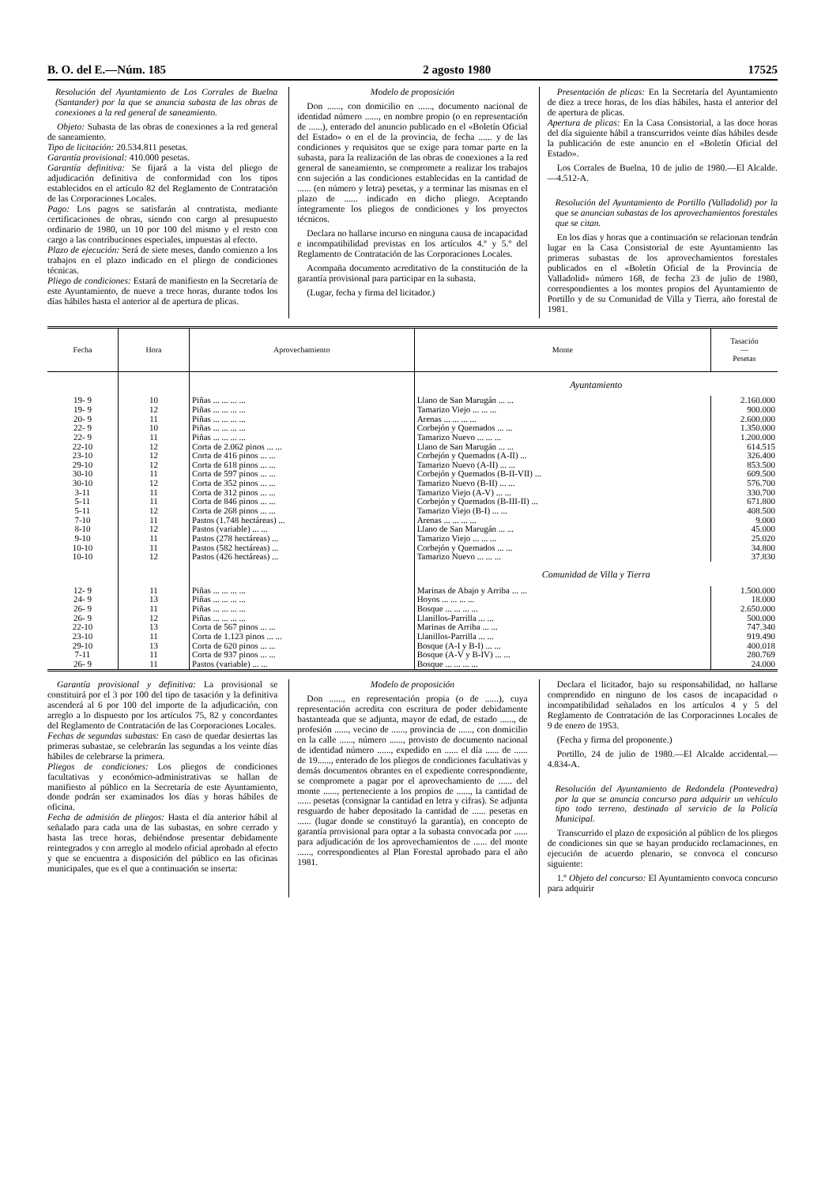B. O. del E.—Núm. 185 2 agosto 1980 17525
Resolución del Ayuntamiento de Los Corrales de Buelna (Santander) por la que se anuncia subasta de las obras de conexiones a la red general de saneamiento.
Objeto: Subasta de las obras de conexiones a la red general de saneamiento.
Tipo de licitación: 20.534.811 pesetas.
Garantía provisional: 410.000 pesetas.
Garantía definitiva: Se fijará a la vista del pliego de adjudicación definitiva de conformidad con los tipos establecidos en el artículo 82 del Reglamento de Contratación de las Corporaciones Locales.
Pago: Los pagos se satisfarán al contratista, mediante certificaciones de obras, siendo con cargo al presupuesto ordinario de 1980, un 10 por 100 del mismo y el resto con cargo a las contribuciones especiales, impuestas al efecto.
Plazo de ejecución: Será de siete meses, dando comienzo a los trabajos en el plazo indicado en el pliego de condiciones técnicas.
Pliego de condiciones: Estará de manifiesto en la Secretaría de este Ayuntamiento, de nueve a trece horas, durante todos los días hábiles hasta el anterior al de apertura de plicas.
Modelo de proposición
Don ......, con domicilio en ......, documento nacional de identidad número ......, en nombre propio (o en representación de ......), enterado del anuncio publicado en el «Boletín Oficial del Estado» o en el de la provincia, de fecha ...... y de las condiciones y requisitos que se exige para tomar parte en la subasta, para la realización de las obras de conexiones a la red general de saneamiento, se compromete a realizar los trabajos con sujeción a las condiciones establecidas en la cantidad de ...... (en número y letra) pesetas, y a terminar las mismas en el plazo de ...... indicado en dicho pliego. Aceptando íntegramente los pliegos de condiciones y los proyectos técnicos.
Declara no hallarse incurso en ninguna causa de incapacidad e incompatibilidad previstas en los artículos 4.º y 5.º del Reglamento de Contratación de las Corporaciones Locales.
Acompaña documento acreditativo de la constitución de la garantía provisional para participar en la subasta.
(Lugar, fecha y firma del licitador.)
Presentación de plicas: En la Secretaría del Ayuntamiento de diez a trece horas, de los días hábiles, hasta el anterior del de apertura de plicas.
Apertura de plicas: En la Casa Consistorial, a las doce horas del día siguiente hábil a transcurridos veinte días hábiles desde la publicación de este anuncio en el «Boletín Oficial del Estado».
Los Corrales de Buelna, 10 de julio de 1980.—El Alcalde.—4.512-A.
Resolución del Ayuntamiento de Portillo (Valladolid) por la que se anuncian subastas de los aprovechamientos forestales que se citan.
En los días y horas que a continuación se relacionan tendrán lugar en la Casa Consistorial de este Ayuntamiento las primeras subastas de los aprovechamientos forestales publicados en el «Boletín Oficial de la Provincia de Valladolid» número 168, de fecha 23 de julio de 1980, correspondientes a los montes propios del Ayuntamiento de Portillo y de su Comunidad de Villa y Tierra, año forestal de 1981.
| Fecha | Hora | Aprovechamiento | Monte | Tasación — Pesetas |
| --- | --- | --- | --- | --- |
| | | | Ayuntamiento | |
| 19- 9 | 10 | Piñas ... ... ... ... | Llano de San Marugán ... ... | 2.160.000 |
| 19- 9 | 12 | Piñas ... ... ... ... | Tamarizo Viejo ... ... ... | 900.000 |
| 20- 9 | 11 | Piñas ... ... ... ... | Arenas ... ... ... ... | 2.600.000 |
| 22- 9 | 10 | Piñas ... ... ... ... | Corbejón y Quemados ... ... | 1.350.000 |
| 22- 9 | 11 | Piñas ... ... ... ... | Tamarizo Nuevo ... ... ... | 1.200.000 |
| 22-10 | 12 | Corta de 2.062 pinos ... ... | Llano de San Marugán ... ... | 614.515 |
| 23-10 | 12 | Corta de 416 pinos ... ... | Corbejón y Quemados (A-II) ... | 326.400 |
| 29-10 | 12 | Corta de 618 pinos ... ... | Tamarizo Nuevo (A-II) ... ... | 853.500 |
| 30-10 | 11 | Corta de 597 pinos ... ... | Corbejón y Quemados (B-II-VII) ... | 609.500 |
| 30-10 | 12 | Corta de 352 pinos ... ... | Tamarizo Nuevo (B-II) ... ... | 576.700 |
| 3-11 | 11 | Corta de 312 pinos ... ... | Tamarizo Viejo (A-V) ... ... | 330.700 |
| 5-11 | 11 | Corta de 846 pinos ... ... | Corbejón y Quemados (B-III-II) ... | 671.800 |
| 5-11 | 12 | Corta de 268 pinos ... ... | Tamarizo Viejo (B-I) ... ... | 408.500 |
| 7-10 | 11 | Pastos (1.748 hectáreas) ... | Arenas ... ... ... ... | 9.000 |
| 8-10 | 12 | Pastos (variable) ... ... | Llano de San Marugán ... ... | 45.000 |
| 9-10 | 11 | Pastos (278 hectáreas) ... | Tamarizo Viejo ... ... ... | 25.020 |
| 10-10 | 11 | Pastos (582 hectáreas) ... | Corbejón y Quemados ... ... | 34.800 |
| 10-10 | 12 | Pastos (426 hectáreas) ... | Tamarizo Nuevo ... ... ... | 37.830 |
| | | | Comunidad de Villa y Tierra | |
| 12- 9 | 11 | Piñas ... ... ... ... | Marinas de Abajo y Arriba ... ... | 1.500.000 |
| 24- 9 | 13 | Piñas ... ... ... ... | Hoyos ... ... ... ... | 18.000 |
| 26- 9 | 11 | Piñas ... ... ... ... | Bosque ... ... ... ... | 2.650.000 |
| 26- 9 | 12 | Piñas ... ... ... ... | Llanillos-Parrilla ... ... | 500.000 |
| 22-10 | 13 | Corta de 567 pinos ... ... | Marinas de Arriba ... ... | 747.340 |
| 23-10 | 11 | Corta de 1.123 pinos ... ... | Llanillos-Parrilla ... ... | 919.490 |
| 29-10 | 13 | Corta de 620 pinos ... ... | Bosque (A-I y B-I) ... ... | 400.018 |
| 7-11 | 11 | Corta de 937 pinos ... ... | Bosque (A-V y B-IV) ... ... | 280.769 |
| 26- 9 | 11 | Pastos (variable) ... ... | Bosque ... ... ... ... | 24.000 |
Garantía provisional y definitiva: La provisional se constituirá por el 3 por 100 del tipo de tasación y la definitiva ascenderá al 6 por 100 del importe de la adjudicación, con arreglo a lo dispuesto por los artículos 75, 82 y concordantes del Reglamento de Contratación de las Corporaciones Locales.
Fechas de segundas subastas: En caso de quedar desiertas las primeras subastae, se celebrarán las segundas a los veinte días hábiles de celebrarse la primera.
Pliegos de condiciones: Los pliegos de condiciones facultativas y económico-administrativas se hallan de manifiesto al público en la Secretaría de este Ayuntamiento, donde podrán ser examinados los días y horas hábiles de oficina.
Fecha de admisión de pliegos: Hasta el día anterior hábil al señalado para cada una de las subastas, en sobre cerrado y hasta las trece horas, debiéndose presentar debidamente reintegrados y con arreglo al modelo oficial aprobado al efecto y que se encuentra a disposición del público en las oficinas municipales, que es el que a continuación se inserta:
Modelo de proposición
Don ......, en representación propia (o de ......), cuya representación acredita con escritura de poder debidamente bastanteada que se adjunta, mayor de edad, de estado ......, de profesión ......, vecino de ......, provincia de ......, con domicilio en la calle ......, número ......, provisto de documento nacional de identidad número ......, expedido en ...... el día ...... de ...... de 19......, enterado de los pliegos de condiciones facultativas y demás documentos obrantes en el expediente correspondiente, se compromete a pagar por el aprovechamiento de ...... del monte ......, perteneciente a los propios de ......, la cantidad de ...... pesetas (consignar la cantidad en letra y cifras). Se adjunta resguardo de haber depositado la cantidad de ...... pesetas en ...... (lugar donde se constituyó la garantía), en concepto de garantía provisional para optar a la subasta convocada por ...... para adjudicación de los aprovechamientos de ...... del monte ......, correspondientes al Plan Forestal aprobado para el año 1981.
Declara el licitador, bajo su responsabilidad, no hallarse comprendido en ninguno de los casos de incapacidad o incompatibilidad señalados en los artículos 4 y 5 del Reglamento de Contratación de las Corporaciones Locales de 9 de enero de 1953.
(Fecha y firma del proponente.)
Portillo, 24 de julio de 1980.—El Alcalde accidental.—4.834-A.
Resolución del Ayuntamiento de Redondela (Pontevedra) por la que se anuncia concurso para adquirir un vehículo tipo todo terreno, destinado al servicio de la Policía Municipal.
Transcurrido el plazo de exposición al público de los pliegos de condiciones sin que se hayan producido reclamaciones, en ejecución de acuerdo plenario, se convoca el concurso siguiente:
1.º Objeto del concurso: El Ayuntamiento convoca concurso para adquirir